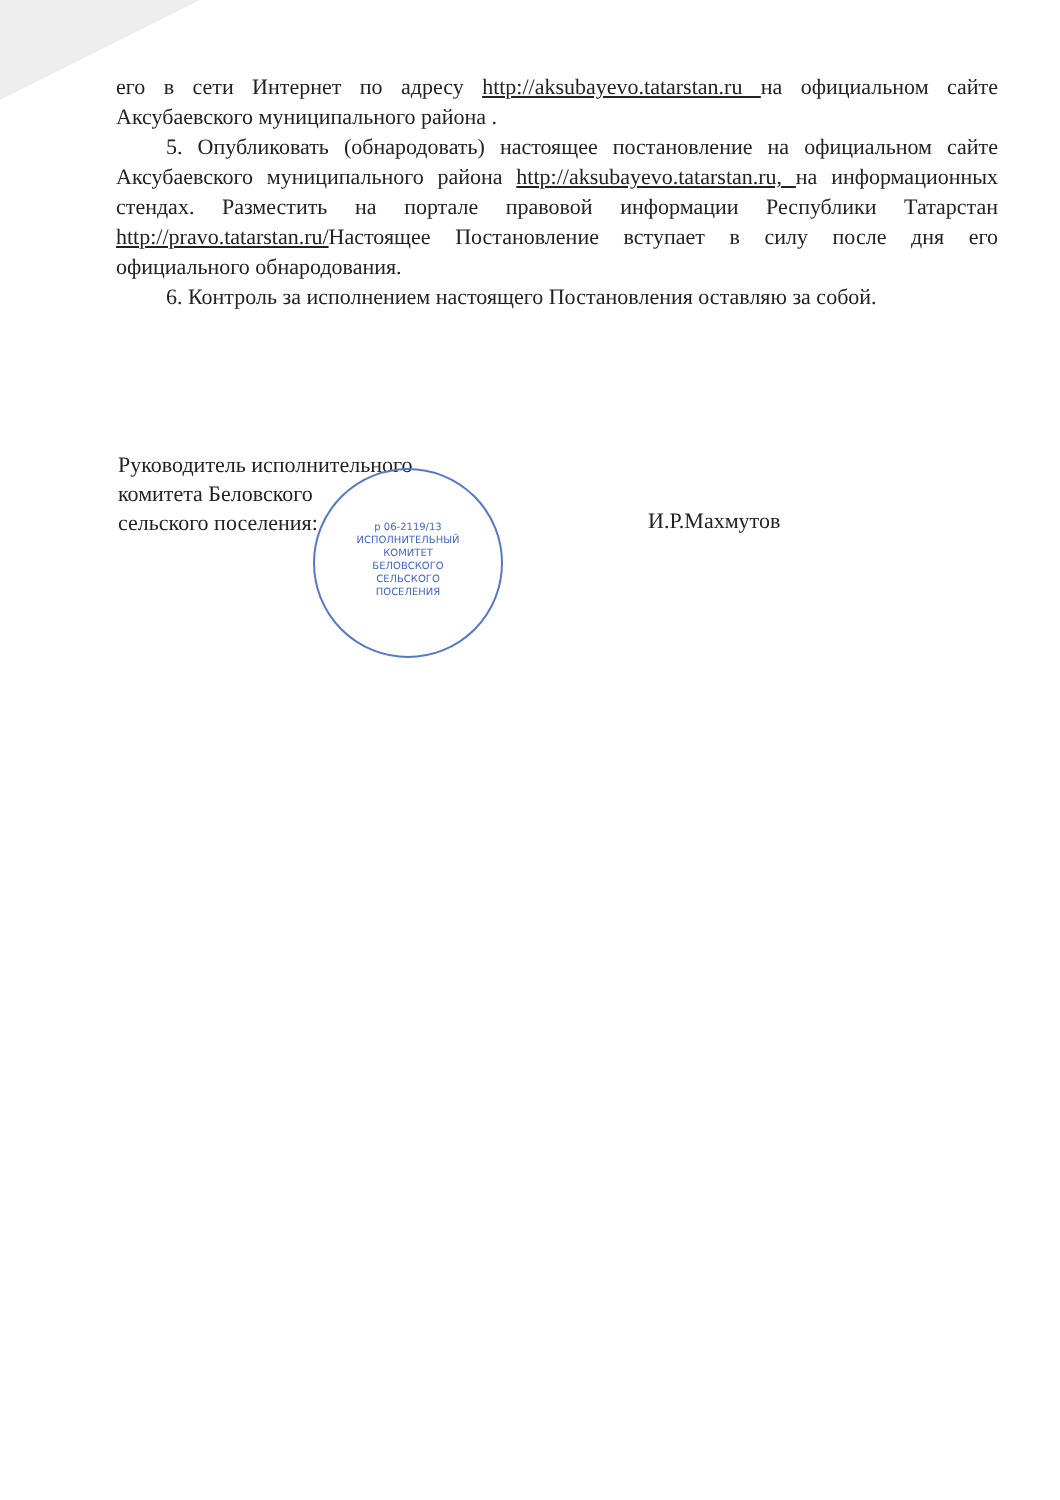его в сети Интернет по адресу http://aksubayevo.tatarstan.ru на официальном сайте Аксубаевского муниципального района .
5. Опубликовать (обнародовать) настоящее постановление на официальном сайте Аксубаевского муниципального района http://aksubayevo.tatarstan.ru, на информационных стендах. Разместить на портале правовой информации Республики Татарстан http://pravo.tatarstan.ru/Настоящее Постановление вступает в силу после дня его официального обнародования.
6. Контроль за исполнением настоящего Постановления оставляю за собой.
Руководитель исполнительного
комитета Беловского
сельского поселения:
И.Р.Махмутов
р 06-2119/13
ИСПОЛНИТЕЛЬНЫЙ
КОМИТЕТ
БЕЛОВСКОГО
СЕЛЬСКОГО
ПОСЕЛЕНИЯ